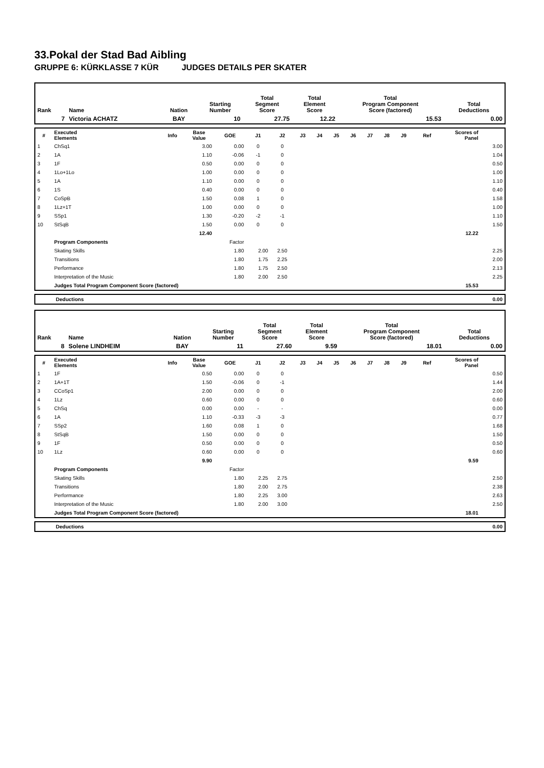33.Pokal der Stad Bad Aibling
GRUPPE 6: KÜRKLASSE 7 KÜR JUDGES DETAILS PER SKATER
| Rank | Name | Nation | Starting Number | Total Segment Score | Total Element Score | Total Program Component Score (factored) | Total Deductions |
| --- | --- | --- | --- | --- | --- | --- | --- |
| 7 | Victoria ACHATZ | BAY | 10 | 27.75 | 12.22 | 15.53 | 0.00 |
| # | Executed Elements | Info | Base Value | GOE | J1 | J2 | J3 | J4 | J5 | J6 | J7 | J8 | J9 | Ref | Scores of Panel | |
| --- | --- | --- | --- | --- | --- | --- | --- | --- | --- | --- | --- | --- | --- | --- | --- | --- |
| 1 | ChSq1 | | 3.00 | 0.00 | 0 | 0 | | | | | | | | | | 3.00 |
| 2 | 1A | | 1.10 | -0.06 | -1 | 0 | | | | | | | | | | 1.04 |
| 3 | 1F | | 0.50 | 0.00 | 0 | 0 | | | | | | | | | | 0.50 |
| 4 | 1Lo+1Lo | | 1.00 | 0.00 | 0 | 0 | | | | | | | | | | 1.00 |
| 5 | 1A | | 1.10 | 0.00 | 0 | 0 | | | | | | | | | | 1.10 |
| 6 | 1S | | 0.40 | 0.00 | 0 | 0 | | | | | | | | | | 0.40 |
| 7 | CoSpB | | 1.50 | 0.08 | 1 | 0 | | | | | | | | | | 1.58 |
| 8 | 1Lz+1T | | 1.00 | 0.00 | 0 | 0 | | | | | | | | | | 1.00 |
| 9 | SSp1 | | 1.30 | -0.20 | -2 | -1 | | | | | | | | | | 1.10 |
| 10 | StSqB | | 1.50 | 0.00 | 0 | 0 | | | | | | | | | | 1.50 |
| | | | 12.40 | | | | | | | | | | | | 12.22 | |
| | Program Components | | | Factor | | | | | | | | | | | | |
| | Skating Skills | | | 1.80 | 2.00 | 2.50 | | | | | | | | | | 2.25 |
| | Transitions | | | 1.80 | 1.75 | 2.25 | | | | | | | | | | 2.00 |
| | Performance | | | 1.80 | 1.75 | 2.50 | | | | | | | | | | 2.13 |
| | Interpretation of the Music | | | 1.80 | 2.00 | 2.50 | | | | | | | | | | 2.25 |
| | Judges Total Program Component Score (factored) | | | | | | | | | | | | | | 15.53 | |
| Deductions | 0.00 |
| Rank | Name | Nation | Starting Number | Total Segment Score | Total Element Score | Total Program Component Score (factored) | Total Deductions |
| --- | --- | --- | --- | --- | --- | --- | --- |
| 8 | Solene LINDHEIM | BAY | 11 | 27.60 | 9.59 | 18.01 | 0.00 |
| # | Executed Elements | Info | Base Value | GOE | J1 | J2 | J3 | J4 | J5 | J6 | J7 | J8 | J9 | Ref | Scores of Panel | |
| --- | --- | --- | --- | --- | --- | --- | --- | --- | --- | --- | --- | --- | --- | --- | --- | --- |
| 1 | 1F | | 0.50 | 0.00 | 0 | 0 | | | | | | | | | | 0.50 |
| 2 | 1A+1T | | 1.50 | -0.06 | 0 | -1 | | | | | | | | | | 1.44 |
| 3 | CCoSp1 | | 2.00 | 0.00 | 0 | 0 | | | | | | | | | | 2.00 |
| 4 | 1Lz | | 0.60 | 0.00 | 0 | 0 | | | | | | | | | | 0.60 |
| 5 | ChSq | | 0.00 | 0.00 | - | - | | | | | | | | | | 0.00 |
| 6 | 1A | | 1.10 | -0.33 | -3 | -3 | | | | | | | | | | 0.77 |
| 7 | SSp2 | | 1.60 | 0.08 | 1 | 0 | | | | | | | | | | 1.68 |
| 8 | StSqB | | 1.50 | 0.00 | 0 | 0 | | | | | | | | | | 1.50 |
| 9 | 1F | | 0.50 | 0.00 | 0 | 0 | | | | | | | | | | 0.50 |
| 10 | 1Lz | | 0.60 | 0.00 | 0 | 0 | | | | | | | | | | 0.60 |
| | | | 9.90 | | | | | | | | | | | | 9.59 | |
| | Program Components | | | Factor | | | | | | | | | | | | |
| | Skating Skills | | | 1.80 | 2.25 | 2.75 | | | | | | | | | | 2.50 |
| | Transitions | | | 1.80 | 2.00 | 2.75 | | | | | | | | | | 2.38 |
| | Performance | | | 1.80 | 2.25 | 3.00 | | | | | | | | | | 2.63 |
| | Interpretation of the Music | | | 1.80 | 2.00 | 3.00 | | | | | | | | | | 2.50 |
| | Judges Total Program Component Score (factored) | | | | | | | | | | | | | | 18.01 | |
| Deductions | 0.00 |